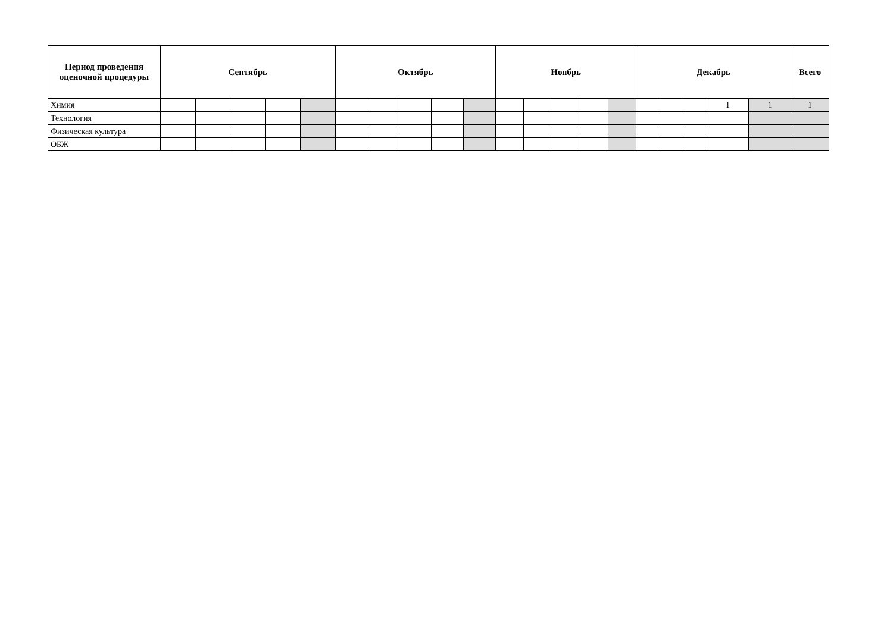| Период проведения оценочной процедуры | Сентябрь | | | | | Октябрь | | | | | Ноябрь | | | | | Декабрь | | | | | Всего |
| --- | --- | --- | --- | --- | --- | --- | --- | --- | --- | --- | --- | --- | --- | --- | --- | --- | --- | --- | --- | --- | --- |
| Химия | | | | | | | | | | | | | | | | | | | 1 | 1 | 1 |
| Технология | | | | | | | | | | | | | | | | | | | | | |
| Физическая культура | | | | | | | | | | | | | | | | | | | | | |
| ОБЖ | | | | | | | | | | | | | | | | | | | | | |